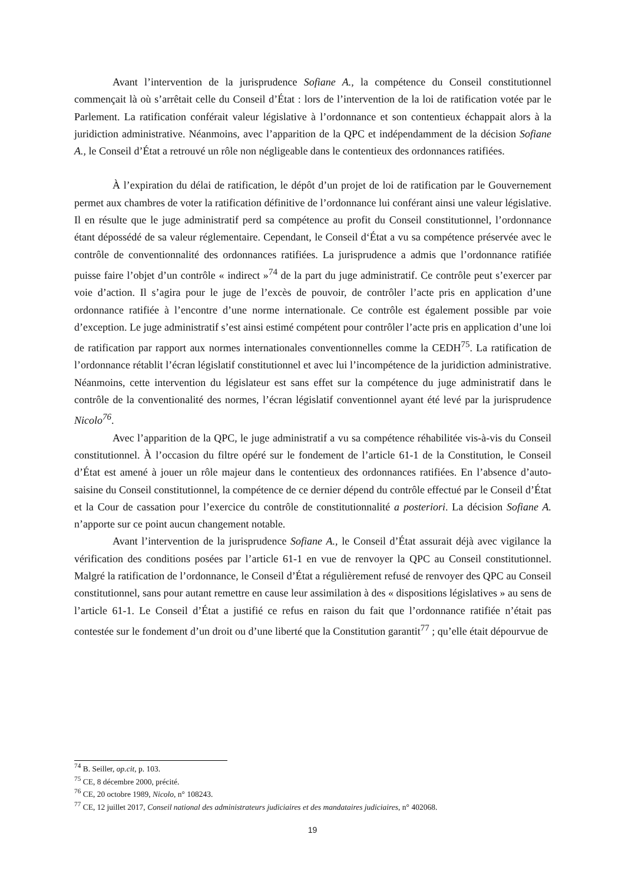Avant l’intervention de la jurisprudence Sofiane A., la compétence du Conseil constitutionnel commençait là où s’arrêtait celle du Conseil d’État : lors de l’intervention de la loi de ratification votée par le Parlement. La ratification conférait valeur législative à l’ordonnance et son contentieux échappait alors à la juridiction administrative. Néanmoins, avec l’apparition de la QPC et indépendamment de la décision Sofiane A., le Conseil d’État a retrouvé un rôle non négligeable dans le contentieux des ordonnances ratifiées.
À l’expiration du délai de ratification, le dépôt d’un projet de loi de ratification par le Gouvernement permet aux chambres de voter la ratification définitive de l’ordonnance lui conférant ainsi une valeur législative. Il en résulte que le juge administratif perd sa compétence au profit du Conseil constitutionnel, l’ordonnance étant dépossédé de sa valeur réglementaire. Cependant, le Conseil d‘État a vu sa compétence préservée avec le contrôle de conventionnalité des ordonnances ratifiées. La jurisprudence a admis que l’ordonnance ratifiée puisse faire l’objet d’un contrôle « indirect »<sup>74</sup> de la part du juge administratif. Ce contrôle peut s’exercer par voie d’action. Il s’agira pour le juge de l’excès de pouvoir, de contrôler l’acte pris en application d’une ordonnance ratifiée à l’encontre d’une norme internationale. Ce contrôle est également possible par voie d’exception. Le juge administratif s’est ainsi estimé compétent pour contrôler l’acte pris en application d’une loi de ratification par rapport aux normes internationales conventionnelles comme la CEDH<sup>75</sup>. La ratification de l’ordonnance rétablit l’écran législatif constitutionnel et avec lui l’incompétence de la juridiction administrative. Néanmoins, cette intervention du législateur est sans effet sur la compétence du juge administratif dans le contrôle de la conventionalité des normes, l’écran législatif conventionnel ayant été levé par la jurisprudence Nicolo<sup>76</sup>.
Avec l’apparition de la QPC, le juge administratif a vu sa compétence réhabilitée vis-à-vis du Conseil constitutionnel. À l’occasion du filtre opéré sur le fondement de l’article 61-1 de la Constitution, le Conseil d’État est amené à jouer un rôle majeur dans le contentieux des ordonnances ratifiées. En l’absence d’auto-saisine du Conseil constitutionnel, la compétence de ce dernier dépend du contrôle effectué par le Conseil d’État et la Cour de cassation pour l’exercice du contrôle de constitutionnalité a posteriori. La décision Sofiane A. n’apporte sur ce point aucun changement notable.
Avant l’intervention de la jurisprudence Sofiane A., le Conseil d’État assurait déjà avec vigilance la vérification des conditions posées par l’article 61-1 en vue de renvoyer la QPC au Conseil constitutionnel. Malgré la ratification de l’ordonnance, le Conseil d’État a régulièrement refusé de renvoyer des QPC au Conseil constitutionnel, sans pour autant remettre en cause leur assimilation à des « dispositions législatives » au sens de l’article 61-1. Le Conseil d’État a justifié ce refus en raison du fait que l’ordonnance ratifiée n’était pas contestée sur le fondement d’un droit ou d’une liberté que la Constitution garantit<sup>77</sup> ; qu’elle était dépourvue de
<sup>74</sup> B. Seiller, op.cit, p. 103.
<sup>75</sup> CE, 8 décembre 2000, précité.
<sup>76</sup> CE, 20 octobre 1989, Nicolo, n° 108243.
<sup>77</sup> CE, 12 juillet 2017, Conseil national des administrateurs judiciaires et des mandataires judiciaires, n° 402068.
19